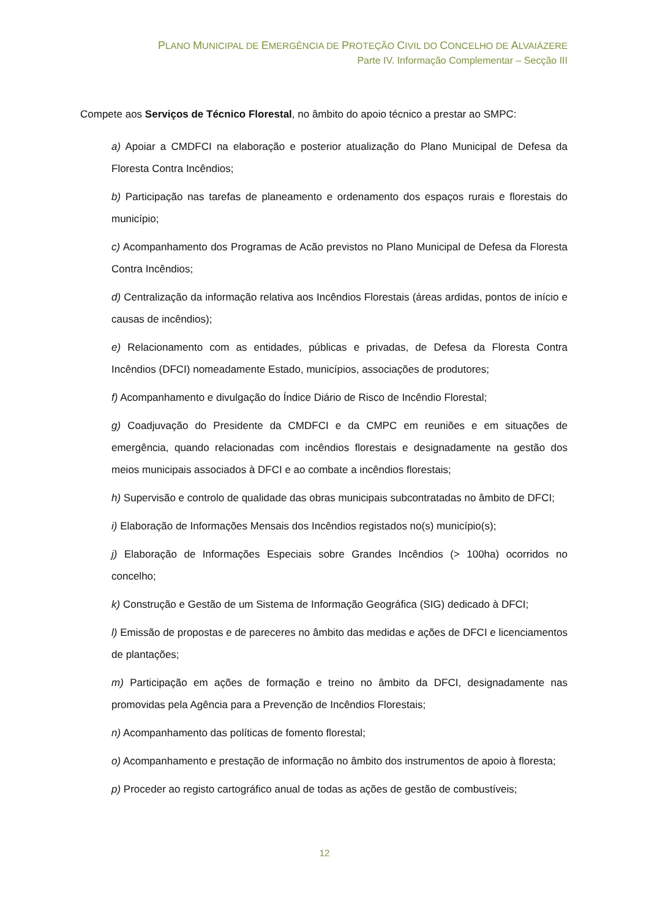PLANO MUNICIPAL DE EMERGÊNCIA DE PROTEÇÃO CIVIL DO CONCELHO DE ALVAIÁZERE
Parte IV. Informação Complementar – Secção III
Compete aos Serviços de Técnico Florestal, no âmbito do apoio técnico a prestar ao SMPC:
a) Apoiar a CMDFCI na elaboração e posterior atualização do Plano Municipal de Defesa da Floresta Contra Incêndios;
b) Participação nas tarefas de planeamento e ordenamento dos espaços rurais e florestais do município;
c) Acompanhamento dos Programas de Acão previstos no Plano Municipal de Defesa da Floresta Contra Incêndios;
d) Centralização da informação relativa aos Incêndios Florestais (áreas ardidas, pontos de início e causas de incêndios);
e) Relacionamento com as entidades, públicas e privadas, de Defesa da Floresta Contra Incêndios (DFCI) nomeadamente Estado, municípios, associações de produtores;
f) Acompanhamento e divulgação do Índice Diário de Risco de Incêndio Florestal;
g) Coadjuvação do Presidente da CMDFCI e da CMPC em reuniões e em situações de emergência, quando relacionadas com incêndios florestais e designadamente na gestão dos meios municipais associados à DFCI e ao combate a incêndios florestais;
h) Supervisão e controlo de qualidade das obras municipais subcontratadas no âmbito de DFCI;
i) Elaboração de Informações Mensais dos Incêndios registados no(s) município(s);
j) Elaboração de Informações Especiais sobre Grandes Incêndios (> 100ha) ocorridos no concelho;
k) Construção e Gestão de um Sistema de Informação Geográfica (SIG) dedicado à DFCI;
l) Emissão de propostas e de pareceres no âmbito das medidas e ações de DFCI e licenciamentos de plantações;
m) Participação em ações de formação e treino no âmbito da DFCI, designadamente nas promovidas pela Agência para a Prevenção de Incêndios Florestais;
n) Acompanhamento das políticas de fomento florestal;
o) Acompanhamento e prestação de informação no âmbito dos instrumentos de apoio à floresta;
p) Proceder ao registo cartográfico anual de todas as ações de gestão de combustíveis;
12